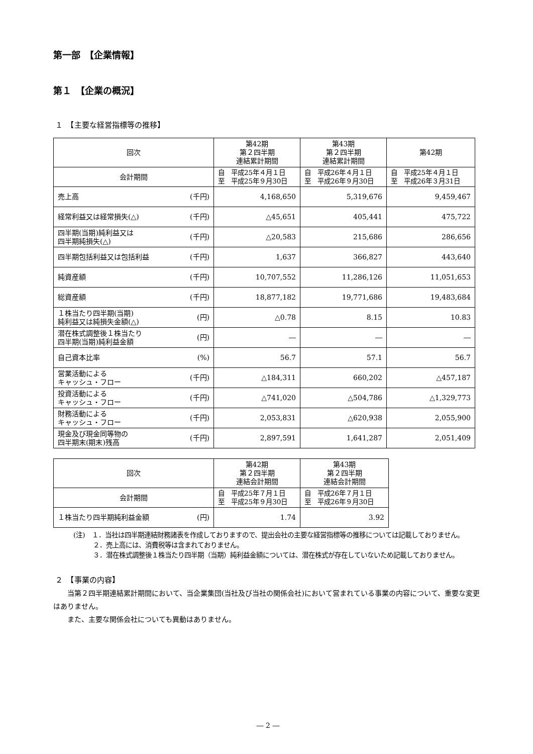第一部　【企業情報】
第１　【企業の概況】
１　【主要な経営指標等の推移】
| 回次 | 第42期 第２四半期 連結累計期間 | 第43期 第２四半期 連結累計期間 | 第42期 |
| --- | --- | --- | --- |
| 会計期間 | 自 平成25年４月１日 至 平成25年９月30日 | 自 平成26年４月１日 至 平成26年９月30日 | 自 平成25年４月１日 至 平成26年３月31日 |
| 売上高 (千円) | 4,168,650 | 5,319,676 | 9,459,467 |
| 経常利益又は経常損失(△) (千円) | △45,651 | 405,441 | 475,722 |
| 四半期(当期)純利益又は 四半期純損失(△) (千円) | △20,583 | 215,686 | 286,656 |
| 四半期包括利益又は包括利益 (千円) | 1,637 | 366,827 | 443,640 |
| 純資産額 (千円) | 10,707,552 | 11,286,126 | 11,051,653 |
| 総資産額 (千円) | 18,877,182 | 19,771,686 | 19,483,684 |
| １株当たり四半期(当期) 純利益又は純損失金額(△) (円) | △0.78 | 8.15 | 10.83 |
| 潜在株式調整後１株当たり 四半期(当期)純利益金額 (円) | ― | ― | ― |
| 自己資本比率 (%) | 56.7 | 57.1 | 56.7 |
| 営業活動による キャッシュ・フロー (千円) | △184,311 | 660,202 | △457,187 |
| 投資活動による キャッシュ・フロー (千円) | △741,020 | △504,786 | △1,329,773 |
| 財務活動による キャッシュ・フロー (千円) | 2,053,831 | △620,938 | 2,055,900 |
| 現金及び現金同等物の 四半期末(期末)残高 (千円) | 2,897,591 | 1,641,287 | 2,051,409 |
| 回次 | 第42期 第２四半期 連結会計期間 | 第43期 第２四半期 連結会計期間 |
| --- | --- | --- |
| 会計期間 | 自 平成25年７月１日 至 平成25年９月30日 | 自 平成26年７月１日 至 平成26年９月30日 |
| １株当たり四半期純利益金額 (円) | 1.74 | 3.92 |
(注)　１．当社は四半期連結財務諸表を作成しておりますので、提出会社の主要な経営指標等の推移については記載しておりません。
　　　２．売上高には、消費税等は含まれておりません。
　　　３．潜在株式調整後１株当たり四半期（当期）純利益金額については、潜在株式が存在していないため記載しておりません。
２　【事業の内容】
　　当第２四半期連結累計期間において、当企業集団(当社及び当社の関係会社)において営まれている事業の内容について、重要な変更はありません。
　　また、主要な関係会社についても異動はありません。
― 2 ―